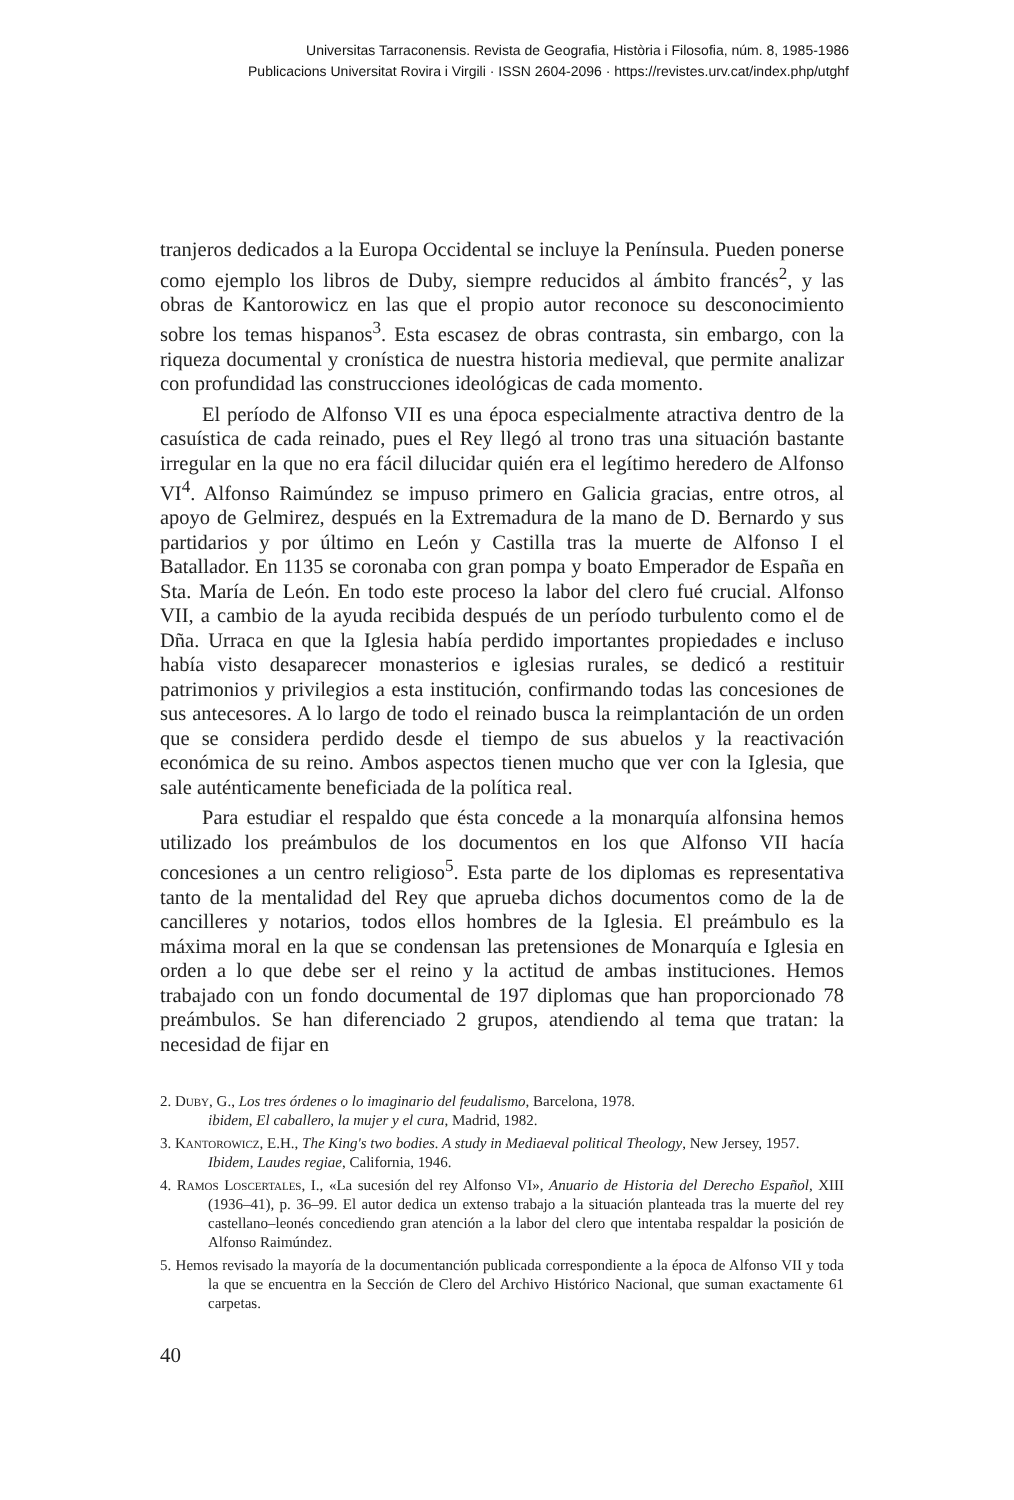Universitas Tarraconensis. Revista de Geografia, Història i Filosofia, núm. 8, 1985-1986
Publicacions Universitat Rovira i Virgili · ISSN 2604-2096 · https://revistes.urv.cat/index.php/utghf
tranjeros dedicados a la Europa Occidental se incluye la Península. Pueden ponerse como ejemplo los libros de Duby, siempre reducidos al ámbito francés<sup>2</sup>, y las obras de Kantorowicz en las que el propio autor reconoce su desconocimiento sobre los temas hispanos<sup>3</sup>. Esta escasez de obras contrasta, sin embargo, con la riqueza documental y cronística de nuestra historia medieval, que permite analizar con profundidad las construcciones ideológicas de cada momento.
El período de Alfonso VII es una época especialmente atractiva dentro de la casuística de cada reinado, pues el Rey llegó al trono tras una situación bastante irregular en la que no era fácil dilucidar quién era el legítimo heredero de Alfonso VI<sup>4</sup>. Alfonso Raimúndez se impuso primero en Galicia gracias, entre otros, al apoyo de Gelmirez, después en la Extremadura de la mano de D. Bernardo y sus partidarios y por último en León y Castilla tras la muerte de Alfonso I el Batallador. En 1135 se coronaba con gran pompa y boato Emperador de España en Sta. María de León. En todo este proceso la labor del clero fué crucial. Alfonso VII, a cambio de la ayuda recibida después de un período turbulento como el de Dña. Urraca en que la Iglesia había perdido importantes propiedades e incluso había visto desaparecer monasterios e iglesias rurales, se dedicó a restituir patrimonios y privilegios a esta institución, confirmando todas las concesiones de sus antecesores. A lo largo de todo el reinado busca la reimplantación de un orden que se considera perdido desde el tiempo de sus abuelos y la reactivación económica de su reino. Ambos aspectos tienen mucho que ver con la Iglesia, que sale auténticamente beneficiada de la política real.
Para estudiar el respaldo que ésta concede a la monarquía alfonsina hemos utilizado los preámbulos de los documentos en los que Alfonso VII hacía concesiones a un centro religioso<sup>5</sup>. Esta parte de los diplomas es representativa tanto de la mentalidad del Rey que aprueba dichos documentos como de la de cancilleres y notarios, todos ellos hombres de la Iglesia. El preámbulo es la máxima moral en la que se condensan las pretensiones de Monarquía e Iglesia en orden a lo que debe ser el reino y la actitud de ambas instituciones. Hemos trabajado con un fondo documental de 197 diplomas que han proporcionado 78 preámbulos. Se han diferenciado 2 grupos, atendiendo al tema que tratan: la necesidad de fijar en
2. Duby, G., Los tres órdenes o lo imaginario del feudalismo, Barcelona, 1978.
ibidem, El caballero, la mujer y el cura, Madrid, 1982.
3. Kantorowicz, E.H., The King's two bodies. A study in Mediaeval political Theology, New Jersey, 1957.
Ibidem, Laudes regiae, California, 1946.
4. Ramos Loscertales, I., «La sucesión del rey Alfonso VI», Anuario de Historia del Derecho Español, XIII (1936–41), p. 36–99. El autor dedica un extenso trabajo a la situación planteada tras la muerte del rey castellano–leonés concediendo gran atención a la labor del clero que intentaba respaldar la posición de Alfonso Raimúndez.
5. Hemos revisado la mayoría de la documentanción publicada correspondiente a la época de Alfonso VII y toda la que se encuentra en la Sección de Clero del Archivo Histórico Nacional, que suman exactamente 61 carpetas.
40